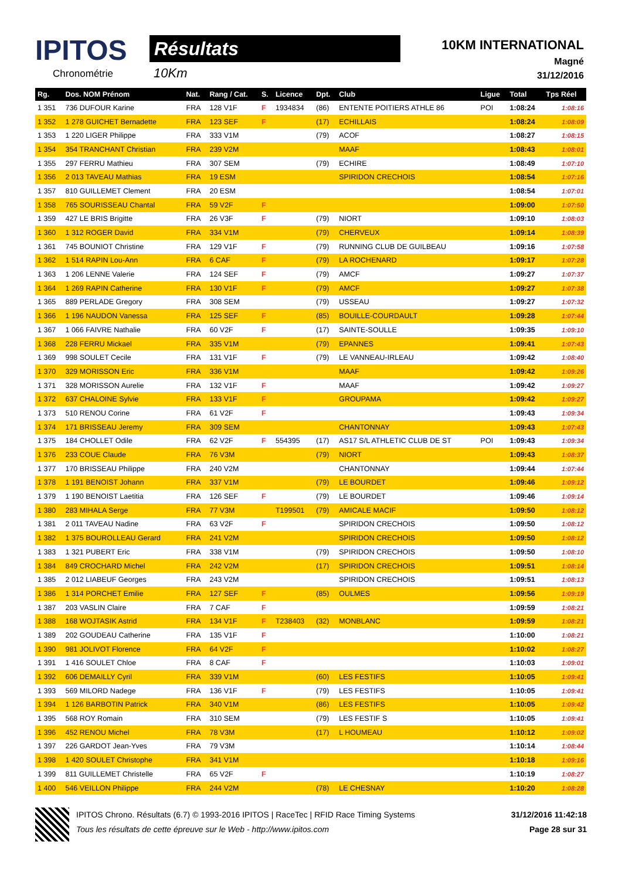IPITOS
Chronométrie
Résultats
10Km
10KM INTERNATIONAL
Magné
31/12/2016
| Rg. | Dos. NOM Prénom | Nat. | Rang / Cat. | S. | Licence | Dpt. | Club | Ligue | Total | Tps Réel |
| --- | --- | --- | --- | --- | --- | --- | --- | --- | --- | --- |
| 1 351 | 736 DUFOUR Karine | FRA | 128 V1F | F | 1934834 | (86) | ENTENTE POITIERS ATHLE 86 | POI | 1:08:24 | 1:08:16 |
| 1 352 | 1 278 GUICHET Bernadette | FRA | 123 SEF | F | | (17) | ECHILLAIS | | 1:08:24 | 1:08:09 |
| 1 353 | 1 220 LIGER Philippe | FRA | 333 V1M | | | (79) | ACOF | | 1:08:27 | 1:08:15 |
| 1 354 | 354 TRANCHANT Christian | FRA | 239 V2M | | | | MAAF | | 1:08:43 | 1:08:01 |
| 1 355 | 297 FERRU Mathieu | FRA | 307 SEM | | | (79) | ECHIRE | | 1:08:49 | 1:07:10 |
| 1 356 | 2 013 TAVEAU Mathias | FRA | 19 ESM | | | | SPIRIDON CRECHOIS | | 1:08:54 | 1:07:16 |
| 1 357 | 810 GUILLEMET Clement | FRA | 20 ESM | | | | | | 1:08:54 | 1:07:01 |
| 1 358 | 765 SOURISSEAU Chantal | FRA | 59 V2F | F | | | | | 1:09:00 | 1:07:50 |
| 1 359 | 427 LE BRIS Brigitte | FRA | 26 V3F | F | | (79) | NIORT | | 1:09:10 | 1:08:03 |
| 1 360 | 1 312 ROGER David | FRA | 334 V1M | | | (79) | CHERVEUX | | 1:09:14 | 1:08:39 |
| 1 361 | 745 BOUNIOT Christine | FRA | 129 V1F | F | | (79) | RUNNING CLUB DE GUILBEAU | | 1:09:16 | 1:07:58 |
| 1 362 | 1 514 RAPIN Lou-Ann | FRA | 6 CAF | F | | (79) | LA ROCHENARD | | 1:09:17 | 1:07:28 |
| 1 363 | 1 206 LENNE Valerie | FRA | 124 SEF | F | | (79) | AMCF | | 1:09:27 | 1:07:37 |
| 1 364 | 1 269 RAPIN Catherine | FRA | 130 V1F | F | | (79) | AMCF | | 1:09:27 | 1:07:38 |
| 1 365 | 889 PERLADE Gregory | FRA | 308 SEM | | | (79) | USSEAU | | 1:09:27 | 1:07:32 |
| 1 366 | 1 196 NAUDON Vanessa | FRA | 125 SEF | F | | (85) | BOUILLE-COURDAULT | | 1:09:28 | 1:07:44 |
| 1 367 | 1 066 FAIVRE Nathalie | FRA | 60 V2F | F | | (17) | SAINTE-SOULLE | | 1:09:35 | 1:09:10 |
| 1 368 | 228 FERRU Mickael | FRA | 335 V1M | | | (79) | EPANNES | | 1:09:41 | 1:07:43 |
| 1 369 | 998 SOULET Cecile | FRA | 131 V1F | F | | (79) | LE VANNEAU-IRLEAU | | 1:09:42 | 1:08:40 |
| 1 370 | 329 MORISSON Eric | FRA | 336 V1M | | | | MAAF | | 1:09:42 | 1:09:26 |
| 1 371 | 328 MORISSON Aurelie | FRA | 132 V1F | F | | | MAAF | | 1:09:42 | 1:09:27 |
| 1 372 | 637 CHALOINE Sylvie | FRA | 133 V1F | F | | | GROUPAMA | | 1:09:42 | 1:09:27 |
| 1 373 | 510 RENOU Corine | FRA | 61 V2F | F | | | | | 1:09:43 | 1:09:34 |
| 1 374 | 171 BRISSEAU Jeremy | FRA | 309 SEM | | | | CHANTONNAY | | 1:09:43 | 1:07:43 |
| 1 375 | 184 CHOLLET Odile | FRA | 62 V2F | F | 554395 | (17) | AS17 S/L ATHLETIC CLUB DE ST | POI | 1:09:43 | 1:09:34 |
| 1 376 | 233 COUE Claude | FRA | 76 V3M | | | (79) | NIORT | | 1:09:43 | 1:08:37 |
| 1 377 | 170 BRISSEAU Philippe | FRA | 240 V2M | | | | CHANTONNAY | | 1:09:44 | 1:07:44 |
| 1 378 | 1 191 BENOIST Johann | FRA | 337 V1M | | | (79) | LE BOURDET | | 1:09:46 | 1:09:12 |
| 1 379 | 1 190 BENOIST Laetitia | FRA | 126 SEF | F | | (79) | LE BOURDET | | 1:09:46 | 1:09:14 |
| 1 380 | 283 MIHALA Serge | FRA | 77 V3M | | T199501 | (79) | AMICALE MACIF | | 1:09:50 | 1:08:12 |
| 1 381 | 2 011 TAVEAU Nadine | FRA | 63 V2F | F | | | SPIRIDON CRECHOIS | | 1:09:50 | 1:08:12 |
| 1 382 | 1 375 BOUROLLEAU Gerard | FRA | 241 V2M | | | | SPIRIDON CRECHOIS | | 1:09:50 | 1:08:12 |
| 1 383 | 1 321 PUBERT Eric | FRA | 338 V1M | | | (79) | SPIRIDON CRECHOIS | | 1:09:50 | 1:08:10 |
| 1 384 | 849 CROCHARD Michel | FRA | 242 V2M | | | (17) | SPIRIDON CRECHOIS | | 1:09:51 | 1:08:14 |
| 1 385 | 2 012 LIABEUF Georges | FRA | 243 V2M | | | | SPIRIDON CRECHOIS | | 1:09:51 | 1:08:13 |
| 1 386 | 1 314 PORCHET Emilie | FRA | 127 SEF | F | | (85) | OULMES | | 1:09:56 | 1:09:19 |
| 1 387 | 203 VASLIN Claire | FRA | 7 CAF | F | | | | | 1:09:59 | 1:08:21 |
| 1 388 | 168 WOJTASIK Astrid | FRA | 134 V1F | F | T238403 | (32) | MONBLANC | | 1:09:59 | 1:08:21 |
| 1 389 | 202 GOUDEAU Catherine | FRA | 135 V1F | F | | | | | 1:10:00 | 1:08:21 |
| 1 390 | 981 JOLIVOT Florence | FRA | 64 V2F | F | | | | | 1:10:02 | 1:08:27 |
| 1 391 | 1 416 SOULET Chloe | FRA | 8 CAF | F | | | | | 1:10:03 | 1:09:01 |
| 1 392 | 606 DEMAILLY Cyril | FRA | 339 V1M | | | (60) | LES FESTIFS | | 1:10:05 | 1:09:41 |
| 1 393 | 569 MILORD Nadege | FRA | 136 V1F | F | | (79) | LES FESTIFS | | 1:10:05 | 1:09:41 |
| 1 394 | 1 126 BARBOTIN Patrick | FRA | 340 V1M | | | (86) | LES FESTIFS | | 1:10:05 | 1:09:42 |
| 1 395 | 568 ROY Romain | FRA | 310 SEM | | | (79) | LES FESTIF S | | 1:10:05 | 1:09:41 |
| 1 396 | 452 RENOU Michel | FRA | 78 V3M | | | (17) | L HOUMEAU | | 1:10:12 | 1:09:02 |
| 1 397 | 226 GARDOT Jean-Yves | FRA | 79 V3M | | | | | | 1:10:14 | 1:08:44 |
| 1 398 | 1 420 SOULET Christophe | FRA | 341 V1M | | | | | | 1:10:18 | 1:09:16 |
| 1 399 | 811 GUILLEMET Christelle | FRA | 65 V2F | F | | | | | 1:10:19 | 1:08:27 |
| 1 400 | 546 VEILLON Philippe | FRA | 244 V2M | | | (78) | LE CHESNAY | | 1:10:20 | 1:08:28 |
IPITOS Chrono. Résultats (6.7) © 1993-2016 IPITOS | RaceTec | RFID Race Timing Systems
Tous les résultats de cette épreuve sur le Web - http://www.ipitos.com
31/12/2016 11:42:18
Page 28 sur 31